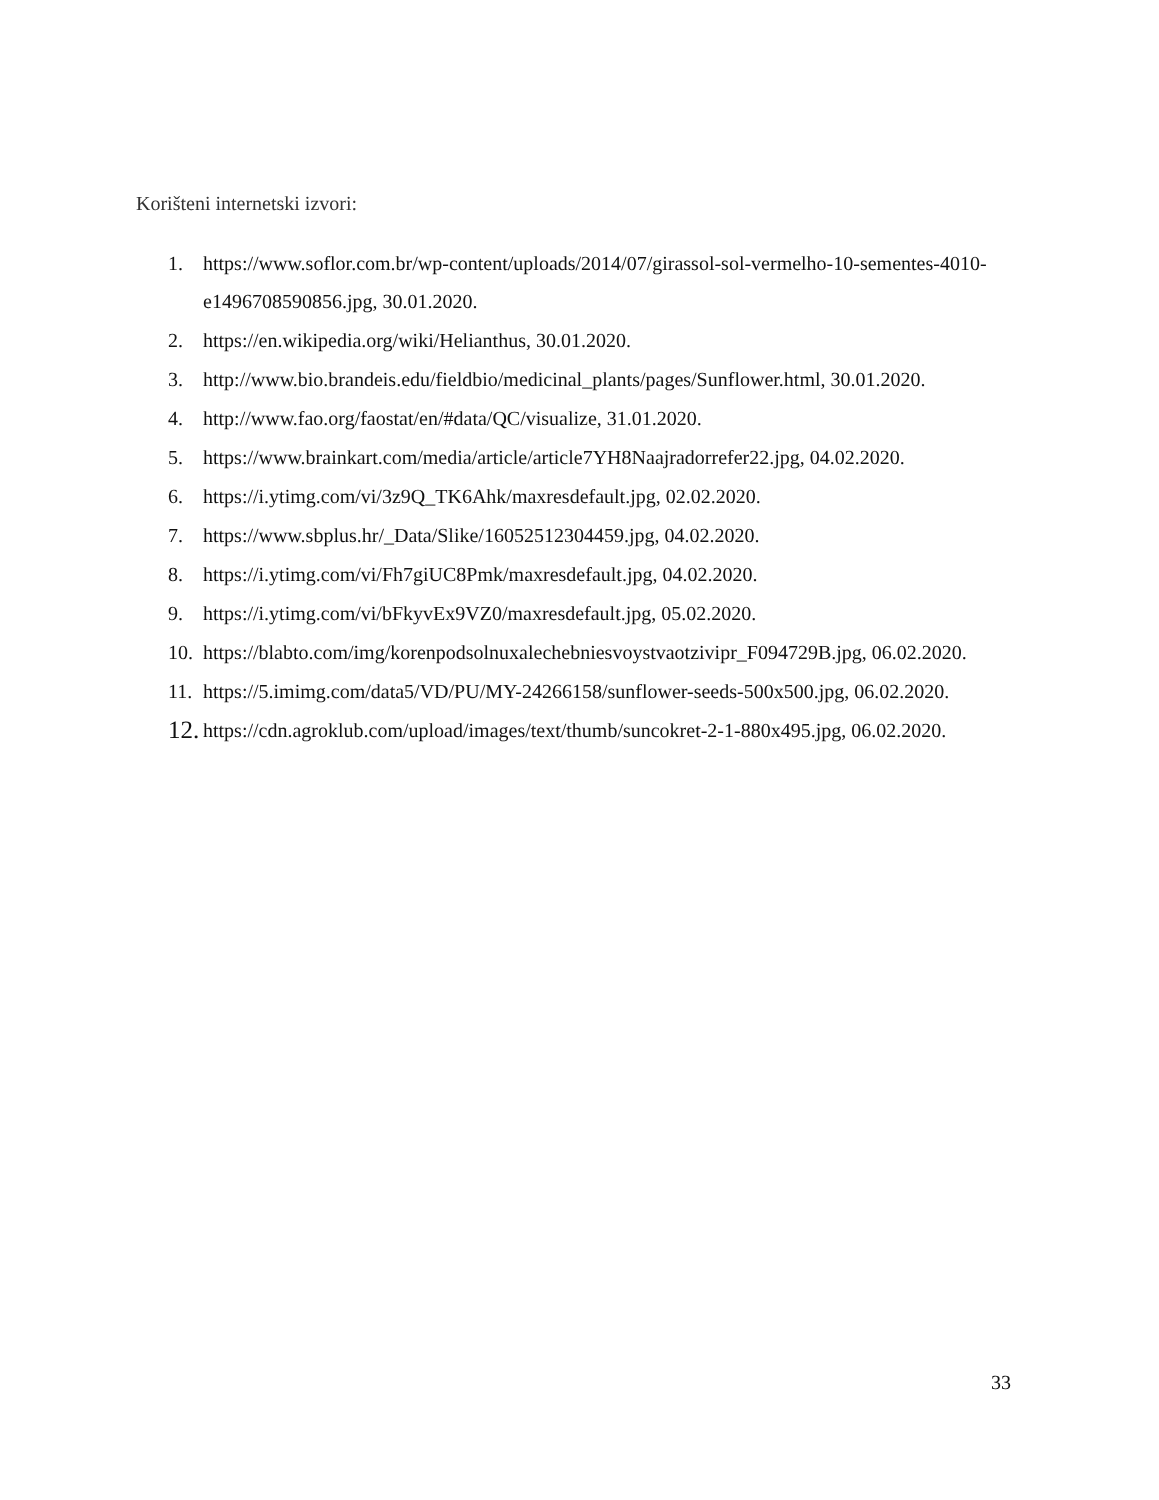Korišteni internetski izvori:
1. https://www.soflor.com.br/wp-content/uploads/2014/07/girassol-sol-vermelho-10-sementes-4010-e1496708590856.jpg, 30.01.2020.
2. https://en.wikipedia.org/wiki/Helianthus, 30.01.2020.
3. http://www.bio.brandeis.edu/fieldbio/medicinal_plants/pages/Sunflower.html, 30.01.2020.
4. http://www.fao.org/faostat/en/#data/QC/visualize, 31.01.2020.
5. https://www.brainkart.com/media/article/article7YH8Naajradorrefer22.jpg, 04.02.2020.
6. https://i.ytimg.com/vi/3z9Q_TK6Ahk/maxresdefault.jpg, 02.02.2020.
7. https://www.sbplus.hr/_Data/Slike/16052512304459.jpg, 04.02.2020.
8. https://i.ytimg.com/vi/Fh7giUC8Pmk/maxresdefault.jpg, 04.02.2020.
9. https://i.ytimg.com/vi/bFkyvEx9VZ0/maxresdefault.jpg, 05.02.2020.
10. https://blabto.com/img/korenpodsolnuxalechebniesvoystvaotzivipr_F094729B.jpg, 06.02.2020.
11. https://5.imimg.com/data5/VD/PU/MY-24266158/sunflower-seeds-500x500.jpg, 06.02.2020.
12. https://cdn.agroklub.com/upload/images/text/thumb/suncokret-2-1-880x495.jpg, 06.02.2020.
33